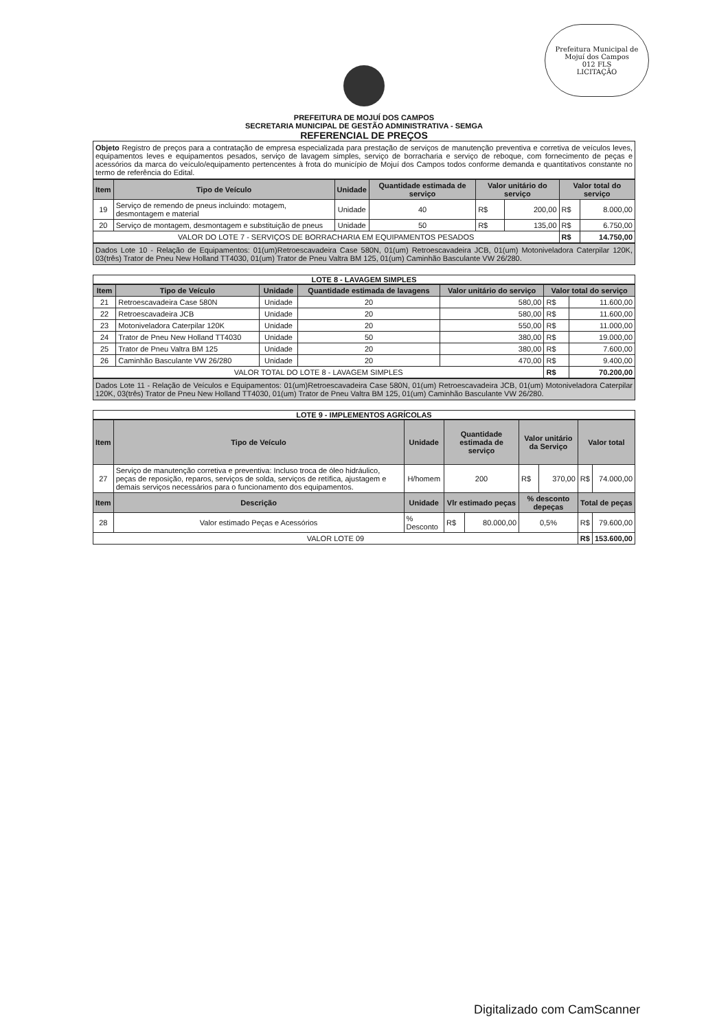Prefeitura Municipal de Mojuí dos Campos
012 FLS
LICITAÇÃO
PREFEITURA DE MOJUÍ DOS CAMPOS
SECRETARIA MUNICIPAL DE GESTÃO ADMINISTRATIVA - SEMGA
REFERENCIAL DE PREÇOS
Objeto Registro de preços para a contratação de empresa especializada para prestação de serviços de manutenção preventiva e corretiva de veículos leves, equipamentos leves e equipamentos pesados, serviço de lavagem simples, serviço de borracharia e serviço de reboque, com fornecimento de peças e acessórios da marca do veículo/equipamento pertencentes à frota do município de Mojuí dos Campos todos conforme demanda e quantitativos constante no termo de referência do Edital.
| Item | Tipo de Veículo | Unidade | Quantidade estimada de serviço | Valor unitário do serviço | | Valor total do serviço | |
| --- | --- | --- | --- | --- | --- | --- | --- |
| 19 | Serviço de remendo de pneus incluindo: motagem, desmontagem e material | Unidade | 40 | R$ | 200,00 | R$ | 8.000,00 |
| 20 | Serviço de montagem, desmontagem e substituição de pneus | Unidade | 50 | R$ | 135,00 | R$ | 6.750,00 |
| VALOR DO LOTE 7 - SERVIÇOS DE BORRACHARIA EM EQUIPAMENTOS PESADOS | | | | | | R$ | 14.750,00 |
Dados Lote 10 - Relação de Equipamentos: 01(um)Retroescavadeira Case 580N, 01(um) Retroescavadeira JCB, 01(um) Motoniveladora Caterpilar 120K, 03(três) Trator de Pneu New Holland TT4030, 01(um) Trator de Pneu Valtra BM 125, 01(um) Caminhão Basculante VW 26/280.
LOTE 8 - LAVAGEM SIMPLES
| Item | Tipo de Veículo | Unidade | Quantidade estimada de lavagens | Valor unitário do serviço | Valor total do serviço | |
| --- | --- | --- | --- | --- | --- | --- |
| 21 | Retroescavadeira Case 580N | Unidade | 20 | 580,00 | R$ | 11.600,00 |
| 22 | Retroescavadeira JCB | Unidade | 20 | 580,00 | R$ | 11.600,00 |
| 23 | Motoniveladora Caterpilar 120K | Unidade | 20 | 550,00 | R$ | 11.000,00 |
| 24 | Trator de Pneu New Holland TT4030 | Unidade | 50 | 380,00 | R$ | 19.000,00 |
| 25 | Trator de Pneu Valtra BM 125 | Unidade | 20 | 380,00 | R$ | 7.600,00 |
| 26 | Caminhão Basculante VW 26/280 | Unidade | 20 | 470,00 | R$ | 9.400,00 |
| VALOR TOTAL DO LOTE 8 - LAVAGEM SIMPLES | | | | | R$ | 70.200,00 |
Dados Lote 11 - Relação de Veículos e Equipamentos: 01(um)Retroescavadeira Case 580N, 01(um) Retroescavadeira JCB, 01(um) Motoniveladora Caterpilar 120K, 03(três) Trator de Pneu New Holland TT4030, 01(um) Trator de Pneu Valtra BM 125, 01(um) Caminhão Basculante VW 26/280.
LOTE 9 - IMPLEMENTOS AGRÍCOLAS
| Item | Tipo de Veículo | Unidade | Quantidade estimada de serviço | | Valor unitário da Serviço | | Valor total | |
| --- | --- | --- | --- | --- | --- | --- | --- | --- |
| 27 | Serviço de manutenção corretiva e preventiva: Incluso troca de óleo hidráulico, peças de reposição, reparos, serviços de solda, serviços de retífica, ajustagem e demais serviços necessários para o funcionamento dos equipamentos. | H/homem | 200 | | R$ | 370,00 | R$ | 74.000,00 |
| Item | Descrição | Unidade | Vlr estimado peças | | % desconto depeças | | Total de peças | |
| 28 | Valor estimado Peças e Acessórios | % Desconto | R$ | 80.000,00 | 0,5% | | R$ | 79.600,00 |
| VALOR LOTE 09 | | | | | | | R$ | 153.600,00 |
​
Digitalizado com CamScanner